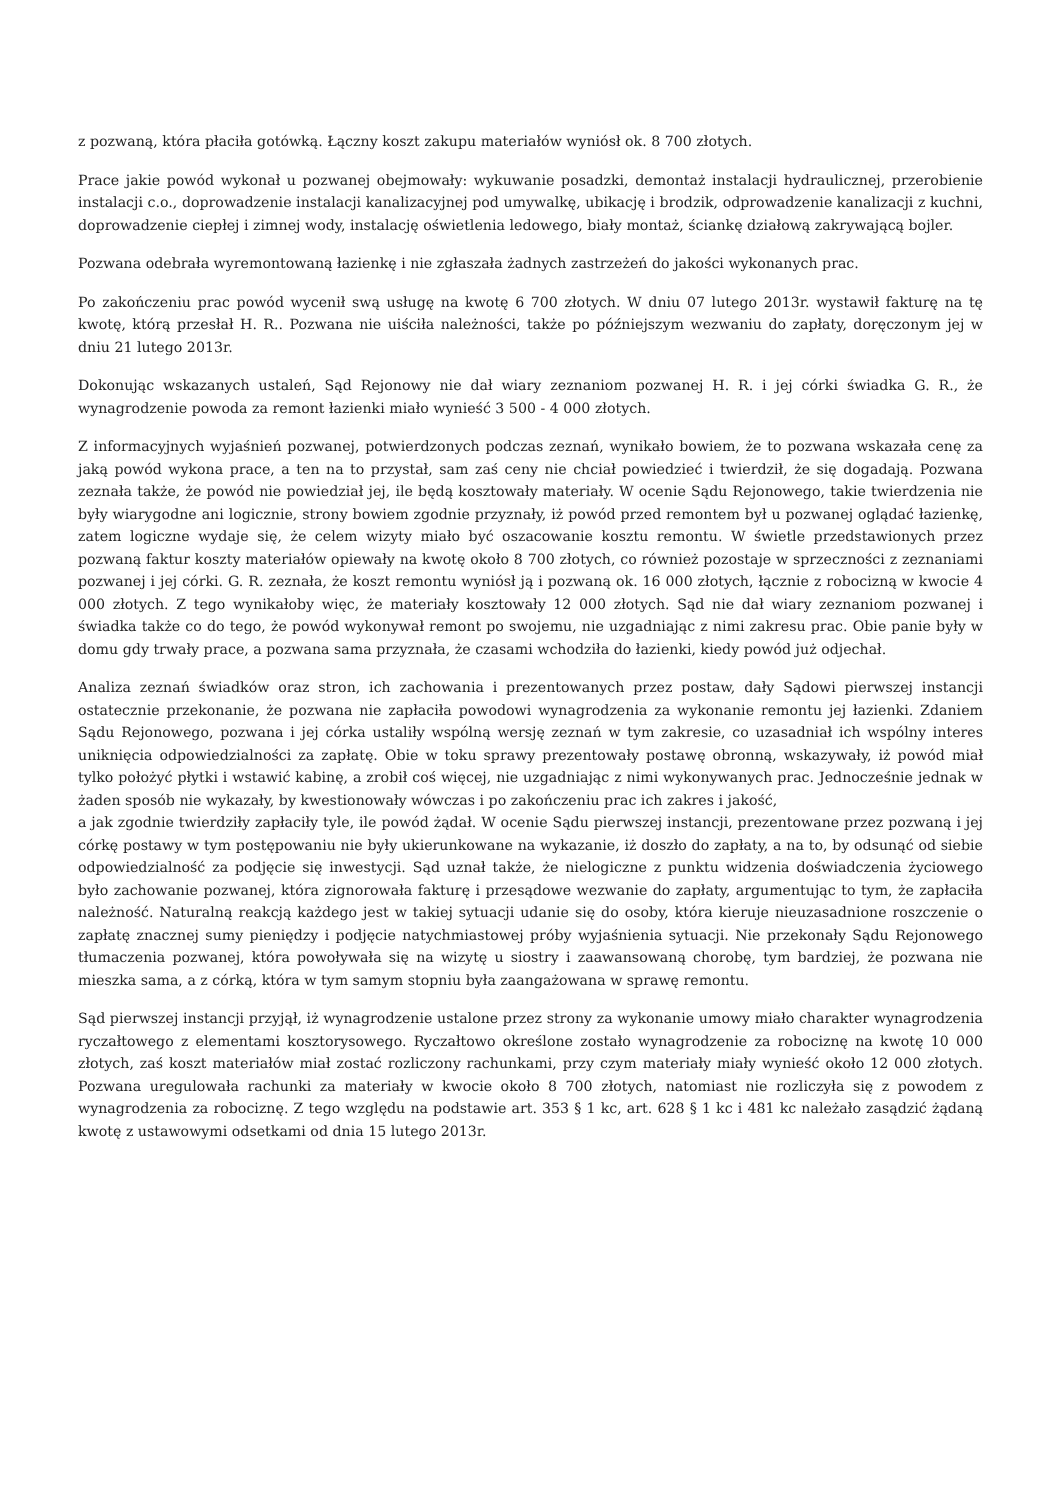z pozwaną, która płaciła gotówką. Łączny koszt zakupu materiałów wyniósł ok. 8 700 złotych.
Prace jakie powód wykonał u pozwanej obejmowały: wykuwanie posadzki, demontaż instalacji hydraulicznej, przerobienie instalacji c.o., doprowadzenie instalacji kanalizacyjnej pod umywalkę, ubikację i brodzik, odprowadzenie kanalizacji z kuchni, doprowadzenie ciepłej i zimnej wody, instalację oświetlenia ledowego, biały montaż, ściankę działową zakrywającą bojler.
Pozwana odebrała wyremontowaną łazienkę i nie zgłaszała żadnych zastrzeżeń do jakości wykonanych prac.
Po zakończeniu prac powód wycenił swą usługę na kwotę 6 700 złotych. W dniu 07 lutego 2013r. wystawił fakturę na tę kwotę, którą przesłał H. R.. Pozwana nie uiściła należności, także po późniejszym wezwaniu do zapłaty, doręczonym jej w dniu 21 lutego 2013r.
Dokonując wskazanych ustaleń, Sąd Rejonowy nie dał wiary zeznaniom pozwanej H. R. i jej córki świadka G. R., że wynagrodzenie powoda za remont łazienki miało wynieść 3 500 - 4 000 złotych.
Z informacyjnych wyjaśnień pozwanej, potwierdzonych podczas zeznań, wynikało bowiem, że to pozwana wskazała cenę za jaką powód wykona prace, a ten na to przystał, sam zaś ceny nie chciał powiedzieć i twierdził, że się dogadają. Pozwana zeznała także, że powód nie powiedział jej, ile będą kosztowały materiały. W ocenie Sądu Rejonowego, takie twierdzenia nie były wiarygodne ani logicznie, strony bowiem zgodnie przyznały, iż powód przed remontem był u pozwanej oglądać łazienkę, zatem logiczne wydaje się, że celem wizyty miało być oszacowanie kosztu remontu. W świetle przedstawionych przez pozwaną faktur koszty materiałów opiewały na kwotę około 8 700 złotych, co również pozostaje w sprzeczności z zeznaniami pozwanej i jej córki. G. R. zeznała, że koszt remontu wyniósł ją i pozwaną ok. 16 000 złotych, łącznie z robocizną w kwocie 4 000 złotych. Z tego wynikałoby więc, że materiały kosztowały 12 000 złotych. Sąd nie dał wiary zeznaniom pozwanej i świadka także co do tego, że powód wykonywał remont po swojemu, nie uzgadniając z nimi zakresu prac. Obie panie były w domu gdy trwały prace, a pozwana sama przyznała, że czasami wchodziła do łazienki, kiedy powód już odjechał.
Analiza zeznań świadków oraz stron, ich zachowania i prezentowanych przez postaw, dały Sądowi pierwszej instancji ostatecznie przekonanie, że pozwana nie zapłaciła powodowi wynagrodzenia za wykonanie remontu jej łazienki. Zdaniem Sądu Rejonowego, pozwana i jej córka ustaliły wspólną wersję zeznań w tym zakresie, co uzasadniał ich wspólny interes uniknięcia odpowiedzialności za zapłatę. Obie w toku sprawy prezentowały postawę obronną, wskazywały, iż powód miał tylko położyć płytki i wstawić kabinę, a zrobił coś więcej, nie uzgadniając z nimi wykonywanych prac. Jednocześnie jednak w żaden sposób nie wykazały, by kwestionowały wówczas i po zakończeniu prac ich zakres i jakość,
a jak zgodnie twierdziły zapłaciły tyle, ile powód żądał. W ocenie Sądu pierwszej instancji, prezentowane przez pozwaną i jej córkę postawy w tym postępowaniu nie były ukierunkowane na wykazanie, iż doszło do zapłaty, a na to, by odsunąć od siebie odpowiedzialność za podjęcie się inwestycji. Sąd uznał także, że nielogiczne z punktu widzenia doświadczenia życiowego było zachowanie pozwanej, która zignorowała fakturę i przesądowe wezwanie do zapłaty, argumentując to tym, że zapłaciła należność. Naturalną reakcją każdego jest w takiej sytuacji udanie się do osoby, która kieruje nieuzasadnione roszczenie o zapłatę znacznej sumy pieniędzy i podjęcie natychmiastowej próby wyjaśnienia sytuacji. Nie przekonały Sądu Rejonowego tłumaczenia pozwanej, która powoływała się na wizytę u siostry i zaawansowaną chorobę, tym bardziej, że pozwana nie mieszka sama, a z córką, która w tym samym stopniu była zaangażowana w sprawę remontu.
Sąd pierwszej instancji przyjął, iż wynagrodzenie ustalone przez strony za wykonanie umowy miało charakter wynagrodzenia ryczałtowego z elementami kosztorysowego. Ryczałtowo określone zostało wynagrodzenie za robociznę na kwotę 10 000 złotych, zaś koszt materiałów miał zostać rozliczony rachunkami, przy czym materiały miały wynieść około 12 000 złotych. Pozwana uregulowała rachunki za materiały w kwocie około 8 700 złotych, natomiast nie rozliczyła się z powodem z wynagrodzenia za robociznę. Z tego względu na podstawie art. 353 § 1 kc, art. 628 § 1 kc i 481 kc należało zasądzić żądaną kwotę z ustawowymi odsetkami od dnia 15 lutego 2013r.